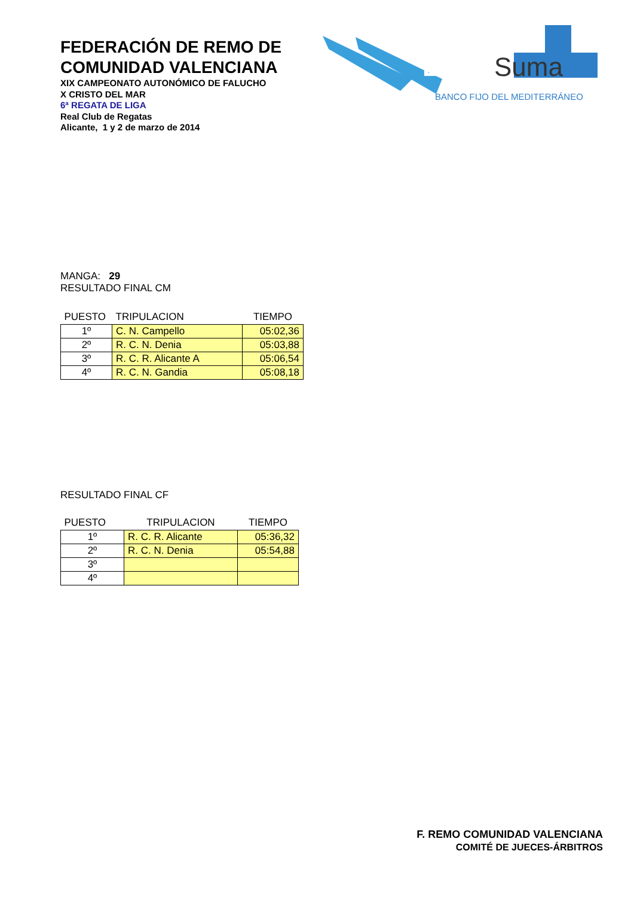FEDERACIÓN DE REMO DE
COMUNIDAD VALENCIANA
XIX CAMPEONATO AUTONÓMICO DE FALUCHO
X CRISTO DEL MAR
6ª REGATA DE LIGA
Real Club de Regatas
Alicante, 1 y 2 de marzo de 2014
LIGA
Suma
BANCO FIJO DEL MEDITERRÁNEO
MANGA: 29
RESULTADO FINAL CM
| PUESTO | TRIPULACION | TIEMPO |
| --- | --- | --- |
| 1º | C. N. Campello | 05:02,36 |
| 2º | R. C. N. Denia | 05:03,88 |
| 3º | R. C. R. Alicante A | 05:06,54 |
| 4º | R. C. N. Gandia | 05:08,18 |
RESULTADO FINAL CF
| PUESTO | TRIPULACION | TIEMPO |
| --- | --- | --- |
| 1º | R. C. R. Alicante | 05:36,32 |
| 2º | R. C. N. Denia | 05:54,88 |
| 3º | | |
| 4º | | |
F. REMO COMUNIDAD VALENCIANA
COMITÉ DE JUECES-ÁRBITROS